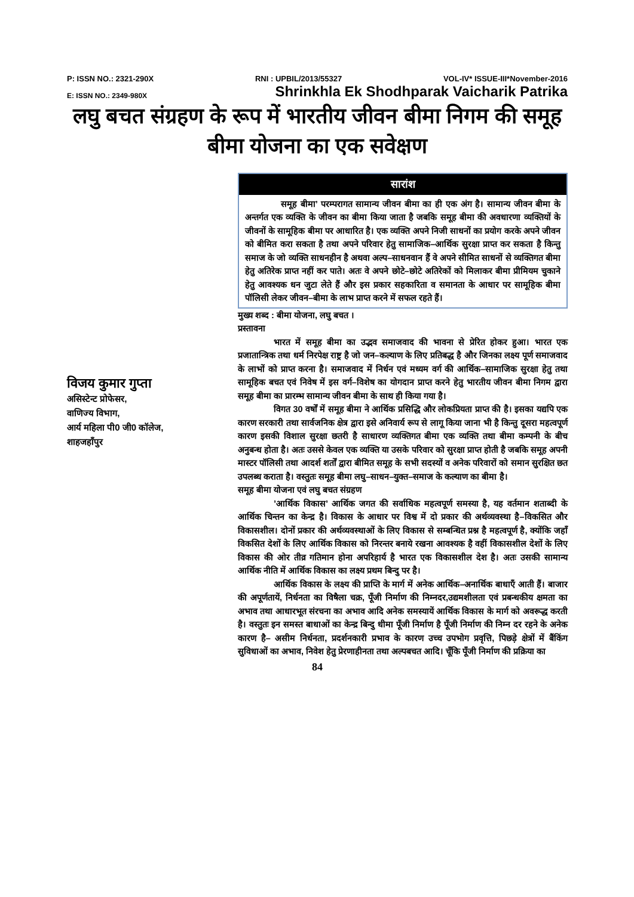P: ISSN NO.: 2321-290X RNI : UPBIL/2013/55327 VOL-IV* ISSUE-III*November-2016
E: ISSN NO.: 2349-980X Shrinkhla Ek Shodhparak Vaicharik Patrika
लघु बचत संग्रहण के रूप में भारतीय जीवन बीमा निगम की समूह बीमा योजना का एक सवेक्षण
विजय कुमार गुप्ता
असिस्टेन्ट प्रोफेसर,
वाणिज्य विभाग,
आर्य महिला पी0 जी0 कॉलेज,
शाहजहाँपुर
सारांश
समूह बीमा’ परम्परागत सामान्य जीवन बीमा का ही एक अंग है। सामान्य जीवन बीमा के अन्तर्गत एक व्यक्ति के जीवन का बीमा किया जाता है जबकि समूह बीमा की अवधारणा व्यक्तियों के जीवनों के सामूहिक बीमा पर आधारित है। एक व्यक्ति अपने निजी साधनों का प्रयोग करके अपने जीवन को बीमित करा सकता है तथा अपने परिवार हेतु सामाजिक–आर्थिक सुरक्षा प्राप्त कर सकता है किन्तु समाज के जो व्यक्ति साधनहीन है अथवा अल्प–साधनवान हैं वे अपने सीमित साधनों से व्यक्तिगत बीमा हेतु अतिरेक प्राप्त नहीं कर पाते। अतः वे अपने छोटे–छोटे अतिरेकों को मिलाकर बीमा प्रीमियम चुकाने हेतु आवश्यक धन जुटा लेते हैं और इस प्रकार सहकारिता व समानता के आधार पर सामूहिक बीमा पॉलिसी लेकर जीवन–बीमा के लाभ प्राप्त करने में सफल रहते हैं।
मुख्य शब्द : बीमा योजना, लघु बचत ।
प्रस्तावना
भारत में समूह बीमा का उद्भव समाजवाद की भावना से प्रेरित होकर हुआ। भारत एक प्रजातान्त्रिक तथा धर्म निरपेक्ष राष्ट्र है जो जन–कल्याण के लिए प्रतिबद्ध है और जिनका लक्ष्य पूर्ण समाजवाद के लाभों को प्राप्त करना है। समाजवाद में निर्धन एवं मध्यम वर्ग की आर्थिक–सामाजिक सुरक्षा हेतु तथा सामूहिक बचत एवं निवेष में इस वर्ग–विशेष का योगदान प्राप्त करने हेतु भारतीय जीवन बीमा निगम द्वारा समूह बीमा का प्रारम्भ सामान्य जीवन बीमा के साथ ही किया गया है।
विगत 30 वर्षों में समूह बीमा ने आर्थिक प्रसिद्धि और लोकप्रियता प्राप्त की है। इसका यद्यपि एक कारण सरकारी तथा सार्वजनिक क्षेत्र द्वारा इसे अनिवार्य रूप से लागू किया जाना भी है किन्तु दूसरा महत्वपूर्ण कारण इसकी विशाल सुरक्षा छतरी है साधारण व्यक्तिगत बीमा एक व्यक्ति तथा बीमा कम्पनी के बीच अनुबन्ध होता है। अतः उससे केवल एक व्यक्ति या उसके परिवार को सुरक्षा प्राप्त होती है जबकि समूह अपनी मास्टर पॉलिसी तथा आदर्श शर्तों द्वारा बीमित समूह के सभी सदस्यों व अनेक परिवारों को समान सुरक्षित छत उपलब्ध कराता है। वस्तुतः समूह बीमा लघु–साधन–युक्त–समाज के कल्याण का बीमा है।
समूह बीमा योजना एवं लघु बचत संग्रहण
’आर्थिक विकास’ आर्थिक जगत की सर्वाधिक महत्वपूर्ण समस्या है, यह वर्तमान शताब्दी के आर्थिक चिन्तन का केन्द्र है। विकास के आधार पर विश्व में दो प्रकार की अर्थव्यवस्था है–विकसित और विकासशील। दोनों प्रकार की अर्थव्यवस्थाओं के लिए विकास से सम्बन्धित प्रश्न है महत्वपूर्ण है, क्योंकि जहाँ विकसित देशों के लिए आर्थिक विकास को निरन्तर बनाये रखना आवश्यक है वहीं विकासशील देशों के लिए विकास की ओर तीव्र गतिमान होना अपरिहार्य है भारत एक विकासशील देश है। अतः उसकी सामान्य आर्थिक नीति में आर्थिक विकास का लक्ष्य प्रथम बिन्दु पर है।
आर्थिक विकास के लक्ष्य की प्राप्ति के मार्ग में अनेक आर्थिक–अनार्थिक बाधाएँ आती हैं। बाजार की अपूर्णतायें, निर्धनता का विषैला चक्र, पूँजी निर्माण की निम्नदर,उद्यमशीलता एवं प्रबन्धकीय क्षमता का अभाव तथा आधारभूत संरचना का अभाव आदि अनेक समस्यायें आर्थिक विकास के मार्ग को अवरूद्ध करती है। वस्तुतः इन समस्त बाधाओं का केन्द्र बिन्दु धीमा पूँजी निर्माण है पूँजी निर्माण की निम्न दर रहने के अनेक कारण है– असीम निर्धनता, प्रदर्शनकारी प्रभाव के कारण उच्च उपभोग प्रवृत्ति, पिछड़े क्षेत्रों में बैंकिंग सुविधाओं का अभाव, निवेश हेतु प्रेरणाहीनता तथा अल्पबचत आदि। चूँकि पूँजी निर्माण की प्रक्रिया का
84